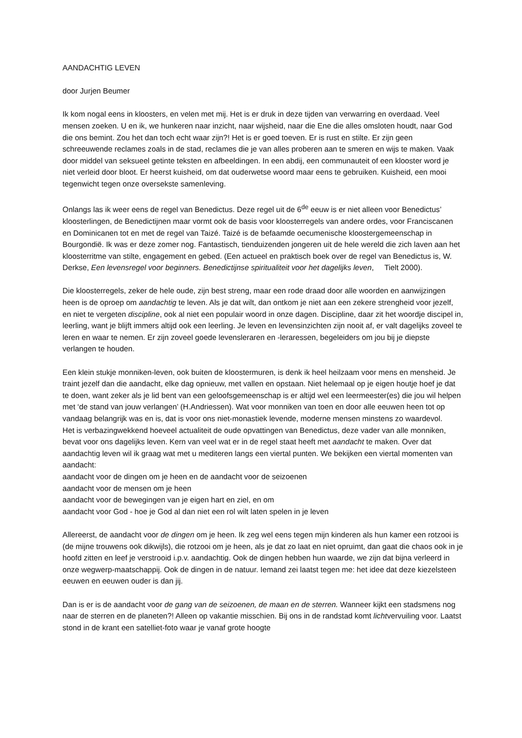AANDACHTIG LEVEN
door Jurjen Beumer
Ik kom nogal eens in kloosters, en velen met mij. Het is er druk in deze tijden van verwarring en overdaad. Veel mensen zoeken. U en ik, we hunkeren naar inzicht, naar wijsheid, naar die Ene die alles omsloten houdt, naar God die ons bemint. Zou het dan toch echt waar zijn?! Het is er goed toeven. Er is rust en stilte. Er zijn geen schreeuwende reclames zoals in de stad, reclames die je van alles proberen aan te smeren en wijs te maken. Vaak door middel van seksueel getinte teksten en afbeeldingen. In een abdij, een communauteit of een klooster word je niet verleid door bloot. Er heerst kuisheid, om dat ouderwetse woord maar eens te gebruiken. Kuisheid, een mooi tegenwicht tegen onze oversekste samenleving.
Onlangs las ik weer eens de regel van Benedictus. Deze regel uit de 6<sup>de</sup> eeuw is er niet alleen voor Benedictus’ kloosterlingen, de Benedictijnen maar vormt ook de basis voor kloosterregels van andere ordes, voor Franciscanen en Dominicanen tot en met de regel van Taizé. Taizé is de befaamde oecumenische kloostergemeenschap in Bourgondië. Ik was er deze zomer nog. Fantastisch, tienduizenden jongeren uit de hele wereld die zich laven aan het kloosterritme van stilte, engagement en gebed. (Een actueel en praktisch boek over de regel van Benedictus is, W. Derkse, Een levensregel voor beginners. Benedictijnse spiritualiteit voor het dagelijks leven, Tielt 2000).
Die kloosterregels, zeker de hele oude, zijn best streng, maar een rode draad door alle woorden en aanwijzingen heen is de oproep om aandachtig te leven. Als je dat wilt, dan ontkom je niet aan een zekere strengheid voor jezelf, en niet te vergeten discipline, ook al niet een populair woord in onze dagen. Discipline, daar zit het woordje discipel in, leerling, want je blijft immers altijd ook een leerling. Je leven en levensinzichten zijn nooit af, er valt dagelijks zoveel te leren en waar te nemen. Er zijn zoveel goede levensleraren en -leraressen, begeleiders om jou bij je diepste verlangen te houden.
Een klein stukje monniken-leven, ook buiten de kloostermuren, is denk ik heel heilzaam voor mens en mensheid. Je traint jezelf dan die aandacht, elke dag opnieuw, met vallen en opstaan. Niet helemaal op je eigen houtje hoef je dat te doen, want zeker als je lid bent van een geloofsgemeenschap is er altijd wel een leermeester(es) die jou wil helpen met ‘de stand van jouw verlangen’ (H.Andriessen). Wat voor monniken van toen en door alle eeuwen heen tot op vandaag belangrijk was en is, dat is voor ons niet-monastiek levende, moderne mensen minstens zo waardevol.
Het is verbazingwekkend hoeveel actualiteit de oude opvattingen van Benedictus, deze vader van alle monniken, bevat voor ons dagelijks leven. Kern van veel wat er in de regel staat heeft met aandacht te maken. Over dat aandachtig leven wil ik graag wat met u mediteren langs een viertal punten. We bekijken een viertal momenten van aandacht:
aandacht voor de dingen om je heen en de aandacht voor de seizoenen
aandacht voor de mensen om je heen
aandacht voor de bewegingen van je eigen hart en ziel, en om
aandacht voor God - hoe je God al dan niet een rol wilt laten spelen in je leven
Allereerst, de aandacht voor de dingen om je heen. Ik zeg wel eens tegen mijn kinderen als hun kamer een rotzooi is (de mijne trouwens ook dikwijls), die rotzooi om je heen, als je dat zo laat en niet opruimt, dan gaat die chaos ook in je hoofd zitten en leef je verstrooid i.p.v. aandachtig. Ook de dingen hebben hun waarde, we zijn dat bijna verleerd in onze wegwerp-maatschappij. Ook de dingen in de natuur. Iemand zei laatst tegen me: het idee dat deze kiezelsteen eeuwen en eeuwen ouder is dan jij.
Dan is er is de aandacht voor de gang van de seizoenen, de maan en de sterren. Wanneer kijkt een stadsmens nog naar de sterren en de planeten?! Alleen op vakantie misschien. Bij ons in de randstad komt lichtvervuiling voor. Laatst stond in de krant een satelliet-foto waar je vanaf grote hoogte